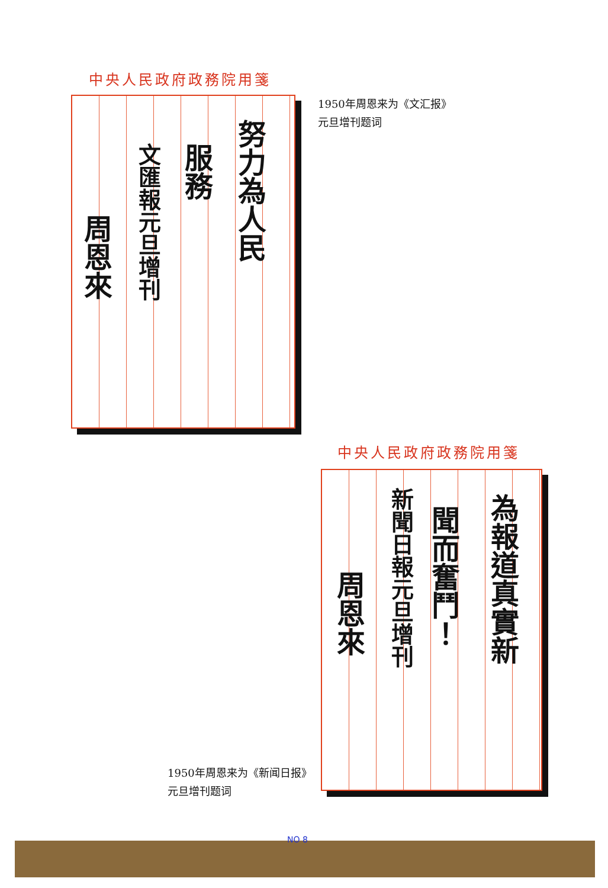中央人民政府政務院用箋
努力為人民
服務
文匯報元旦增刊
周恩來
1950年周恩来为《文汇报》
元旦增刊题词
中央人民政府政務院用箋
為報道真實新
聞而奮鬥！
新聞日報元旦增刊
周恩來
1950年周恩来为《新闻日报》
元旦增刊题词
NO 8